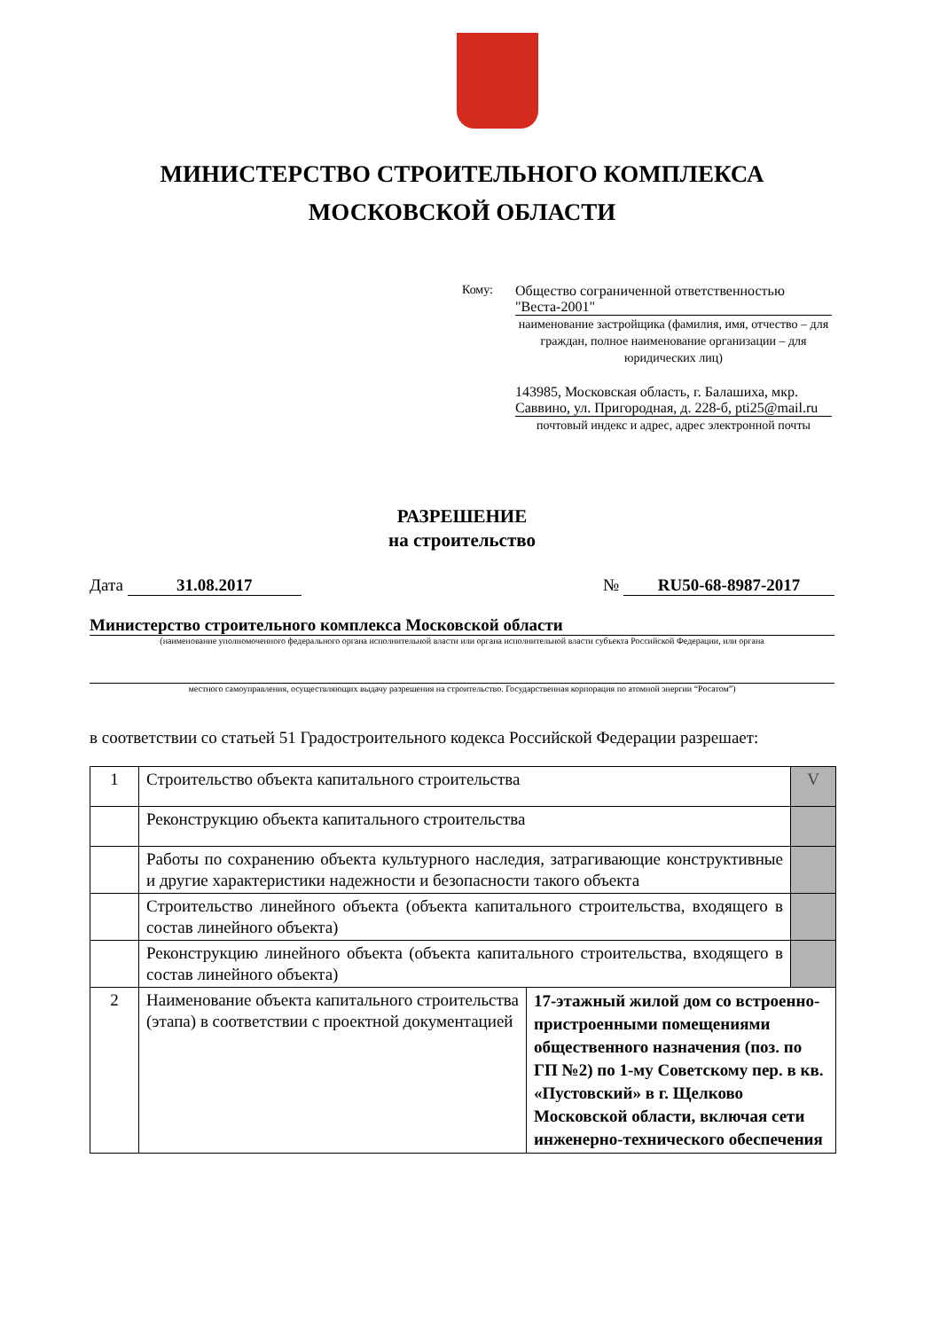МИНИСТЕРСТВО СТРОИТЕЛЬНОГО КОМПЛЕКСА
МОСКОВСКОЙ ОБЛАСТИ
Кому: Общество сограниченной ответственностью "Веста-2001"
наименование застройщика (фамилия, имя, отчество – для граждан, полное наименование организации – для юридических лиц)
143985, Московская область, г. Балашиха, мкр. Саввино, ул. Пригородная, д. 228-б, pti25@mail.ru
почтовый индекс и адрес, адрес электронной почты
РАЗРЕШЕНИЕ
на строительство
Дата 31.08.2017 № RU50-68-8987-2017
Министерство строительного комплекса Московской области
(наименование уполномоченного федерального органа исполнительной власти или органа исполнительной власти субъекта Российской Федерации, или органа
местного самоуправления, осуществляющих выдачу разрешения на строительство. Государственная корпорация по атомной энергии “Росатом”)
в соответствии со статьей 51 Градостроительного кодекса Российской Федерации разрешает:
| 1 | Строительство объекта капитального строительства | | V |
| | Реконструкцию объекта капитального строительства | | |
| | Работы по сохранению объекта культурного наследия, затрагивающие конструктивные и другие характеристики надежности и безопасности такого объекта | | |
| | Строительство линейного объекта (объекта капитального строительства, входящего в состав линейного объекта) | | |
| | Реконструкцию линейного объекта (объекта капитального строительства, входящего в состав линейного объекта) | | |
| 2 | Наименование объекта капитального строительства (этапа) в соответствии с проектной документацией | 17-этажный жилой дом со встроенно-пристроенными помещениями общественного назначения (поз. по ГП №2) по 1-му Советскому пер. в кв. «Пустовский» в г. Щелково Московской области, включая сети инженерно-технического обеспечения | |